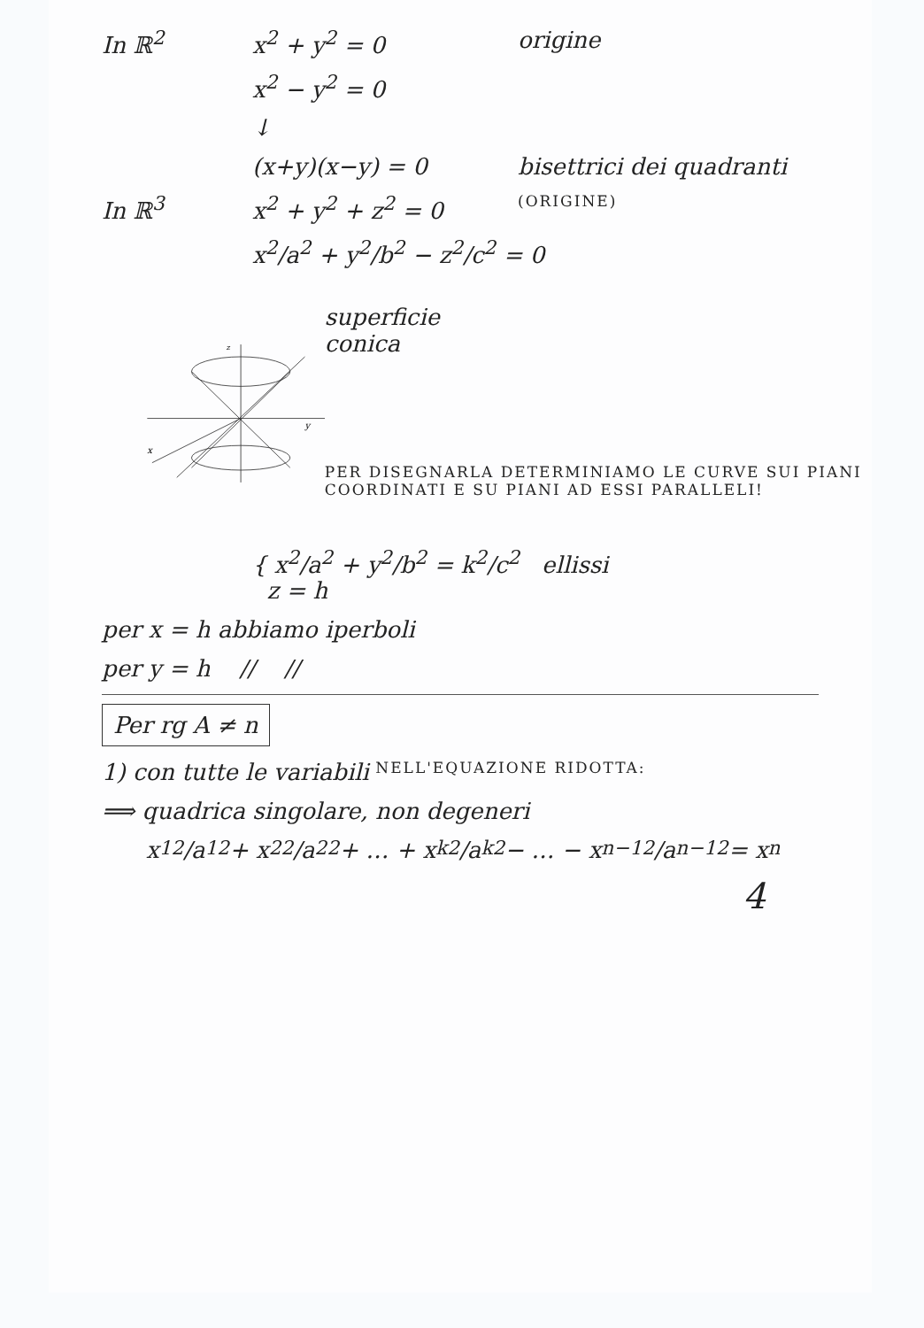In ℝ<sup>2</sup> x<sup>2</sup> + y<sup>2</sup> = 0 origine
x<sup>2</sup> − y<sup>2</sup> = 0
↓
(x+y)(x−y) = 0 bisettrici dei quadranti
In ℝ<sup>3</sup> x<sup>2</sup> + y<sup>2</sup> + z<sup>2</sup> = 0 (ORIGINE)
x<sup>2</sup>/a<sup>2</sup> + y<sup>2</sup>/b<sup>2</sup> − z<sup>2</sup>/c<sup>2</sup> = 0
z
y
x
superficie
conica
PER DISEGNARLA DETERMINIAMO LE CURVE SUI PIANI COORDINATI E SU PIANI AD ESSI PARALLELI!
{ x<sup>2</sup>/a<sup>2</sup> + y<sup>2</sup>/b<sup>2</sup> = k<sup>2</sup>/c<sup>2</sup> ellissi
z = h
per x = h abbiamo iperboli
per y = h // //
Per rg A ≠ n
1) con tutte le variabili NELL'EQUAZIONE RIDOTTA:
⟹ quadrica singolare, non degeneri
x<sub>1</sub><sup>2</sup>/a<sub>1</sub><sup>2</sup> + x<sub>2</sub><sup>2</sup>/a<sub>2</sub><sup>2</sup> + … + x<sub>k</sub><sup>2</sup>/a<sub>k</sub><sup>2</sup> − … − x<sub>n−1</sub><sup>2</sup>/a<sub>n−1</sub><sup>2</sup> = x<sub>n</sub>
4